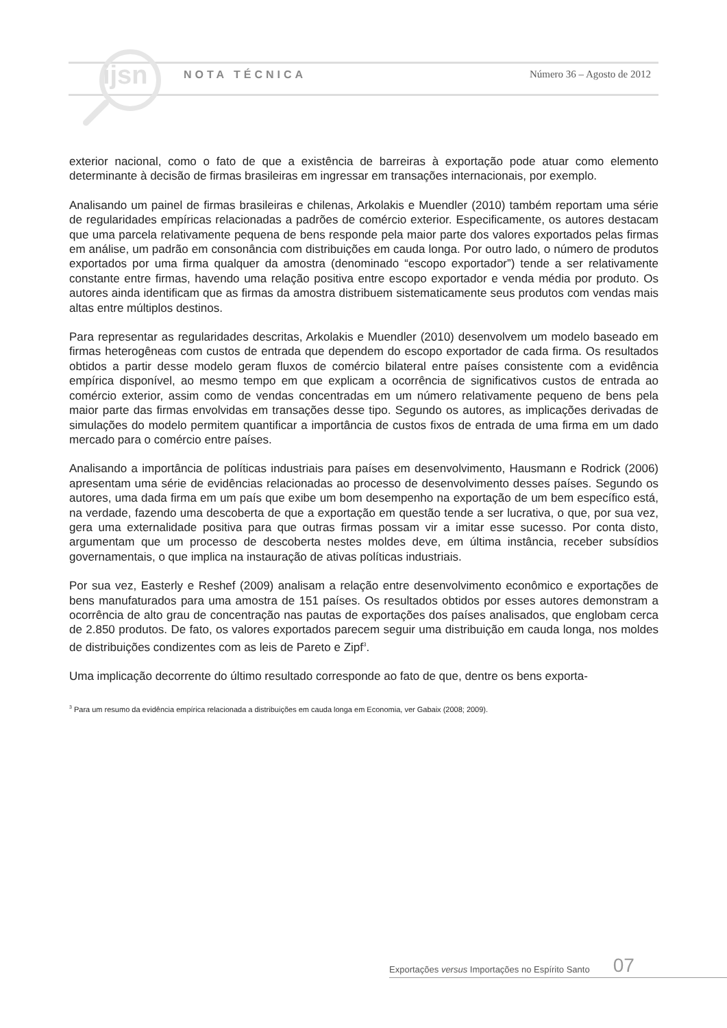ijsn
NOTA TÉCNICA Número 36 – Agosto de 2012
exterior nacional, como o fato de que a existência de barreiras à exportação pode atuar como elemento determinante à decisão de firmas brasileiras em ingressar em transações internacionais, por exemplo.
Analisando um painel de firmas brasileiras e chilenas, Arkolakis e Muendler (2010) também reportam uma série de regularidades empíricas relacionadas a padrões de comércio exterior. Especificamente, os autores destacam que uma parcela relativamente pequena de bens responde pela maior parte dos valores exportados pelas firmas em análise, um padrão em consonância com distribuições em cauda longa. Por outro lado, o número de produtos exportados por uma firma qualquer da amostra (denominado “escopo exportador”) tende a ser relativamente constante entre firmas, havendo uma relação positiva entre escopo exportador e venda média por produto. Os autores ainda identificam que as firmas da amostra distribuem sistematicamente seus produtos com vendas mais altas entre múltiplos destinos.
Para representar as regularidades descritas, Arkolakis e Muendler (2010) desenvolvem um modelo baseado em firmas heterogêneas com custos de entrada que dependem do escopo exportador de cada firma. Os resultados obtidos a partir desse modelo geram fluxos de comércio bilateral entre países consistente com a evidência empírica disponível, ao mesmo tempo em que explicam a ocorrência de significativos custos de entrada ao comércio exterior, assim como de vendas concentradas em um número relativamente pequeno de bens pela maior parte das firmas envolvidas em transações desse tipo. Segundo os autores, as implicações derivadas de simulações do modelo permitem quantificar a importância de custos fixos de entrada de uma firma em um dado mercado para o comércio entre países.
Analisando a importância de políticas industriais para países em desenvolvimento, Hausmann e Rodrick (2006) apresentam uma série de evidências relacionadas ao processo de desenvolvimento desses países. Segundo os autores, uma dada firma em um país que exibe um bom desempenho na exportação de um bem específico está, na verdade, fazendo uma descoberta de que a exportação em questão tende a ser lucrativa, o que, por sua vez, gera uma externalidade positiva para que outras firmas possam vir a imitar esse sucesso. Por conta disto, argumentam que um processo de descoberta nestes moldes deve, em última instância, receber subsídios governamentais, o que implica na instauração de ativas políticas industriais.
Por sua vez, Easterly e Reshef (2009) analisam a relação entre desenvolvimento econômico e exportações de bens manufaturados para uma amostra de 151 países. Os resultados obtidos por esses autores demonstram a ocorrência de alto grau de concentração nas pautas de exportações dos países analisados, que englobam cerca de 2.850 produtos. De fato, os valores exportados parecem seguir uma distribuição em cauda longa, nos moldes de distribuições condizentes com as leis de Pareto e Zipf<sup>3</sup>.
Uma implicação decorrente do último resultado corresponde ao fato de que, dentre os bens exporta-
<sup>3</sup> Para um resumo da evidência empírica relacionada a distribuições em cauda longa em Economia, ver Gabaix (2008; 2009).
Exportações versus Importações no Espírito Santo 07